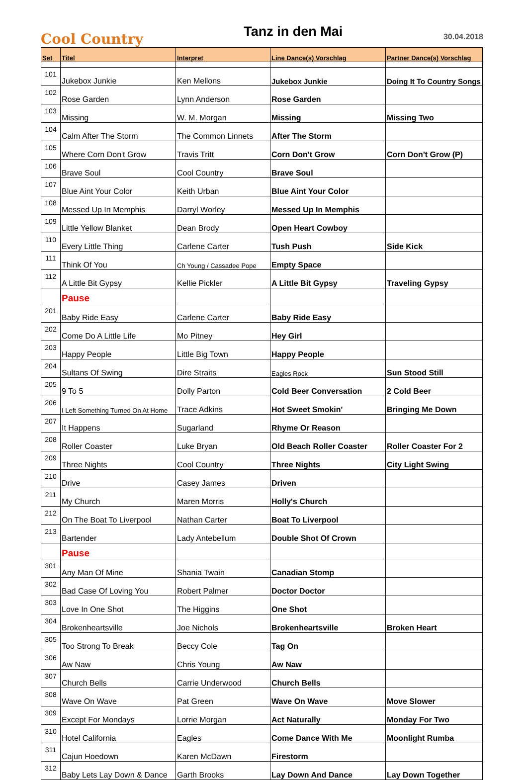Cool Country
Tanz in den Mai
30.04.2018
| Set | Titel | Interpret | Line Dance(s) Vorschlag | Partner Dance(s) Vorschlag |
| --- | --- | --- | --- | --- |
| 101 | Jukebox Junkie | Ken Mellons | Jukebox Junkie | Doing It To Country Songs |
| 102 | Rose Garden | Lynn Anderson | Rose Garden | |
| 103 | Missing | W. M. Morgan | Missing | Missing Two |
| 104 | Calm After The Storm | The Common Linnets | After The Storm | |
| 105 | Where Corn Don't Grow | Travis Tritt | Corn Don't Grow | Corn Don't Grow (P) |
| 106 | Brave Soul | Cool Country | Brave Soul | |
| 107 | Blue Aint Your Color | Keith Urban | Blue Aint Your Color | |
| 108 | Messed Up In Memphis | Darryl Worley | Messed Up In Memphis | |
| 109 | Little Yellow Blanket | Dean Brody | Open Heart Cowboy | |
| 110 | Every Little Thing | Carlene Carter | Tush Push | Side Kick |
| 111 | Think Of You | Ch Young / Cassadee Pope | Empty Space | |
| 112 | A Little Bit Gypsy | Kellie Pickler | A Little Bit Gypsy | Traveling Gypsy |
| | Pause | | | |
| 201 | Baby Ride Easy | Carlene Carter | Baby Ride Easy | |
| 202 | Come Do A Little Life | Mo Pitney | Hey Girl | |
| 203 | Happy People | Little Big Town | Happy People | |
| 204 | Sultans Of Swing | Dire Straits | Eagles Rock | Sun Stood Still |
| 205 | 9 To 5 | Dolly Parton | Cold Beer Conversation | 2 Cold Beer |
| 206 | I Left Something Turned On At Home | Trace Adkins | Hot Sweet Smokin' | Bringing Me Down |
| 207 | It Happens | Sugarland | Rhyme Or Reason | |
| 208 | Roller Coaster | Luke Bryan | Old Beach Roller Coaster | Roller Coaster For 2 |
| 209 | Three Nights | Cool Country | Three Nights | City Light Swing |
| 210 | Drive | Casey James | Driven | |
| 211 | My Church | Maren Morris | Holly's Church | |
| 212 | On The Boat To Liverpool | Nathan Carter | Boat To Liverpool | |
| 213 | Bartender | Lady Antebellum | Double Shot Of Crown | |
| | Pause | | | |
| 301 | Any Man Of Mine | Shania Twain | Canadian Stomp | |
| 302 | Bad Case Of Loving You | Robert Palmer | Doctor Doctor | |
| 303 | Love In One Shot | The Higgins | One Shot | |
| 304 | Brokenheartsville | Joe Nichols | Brokenheartsville | Broken Heart |
| 305 | Too Strong To Break | Beccy Cole | Tag On | |
| 306 | Aw Naw | Chris Young | Aw Naw | |
| 307 | Church Bells | Carrie Underwood | Church Bells | |
| 308 | Wave On Wave | Pat Green | Wave On Wave | Move Slower |
| 309 | Except For Mondays | Lorrie Morgan | Act Naturally | Monday For Two |
| 310 | Hotel California | Eagles | Come Dance With Me | Moonlight Rumba |
| 311 | Cajun Hoedown | Karen McDawn | Firestorm | |
| 312 | Baby Lets Lay Down & Dance | Garth Brooks | Lay Down And Dance | Lay Down Together |